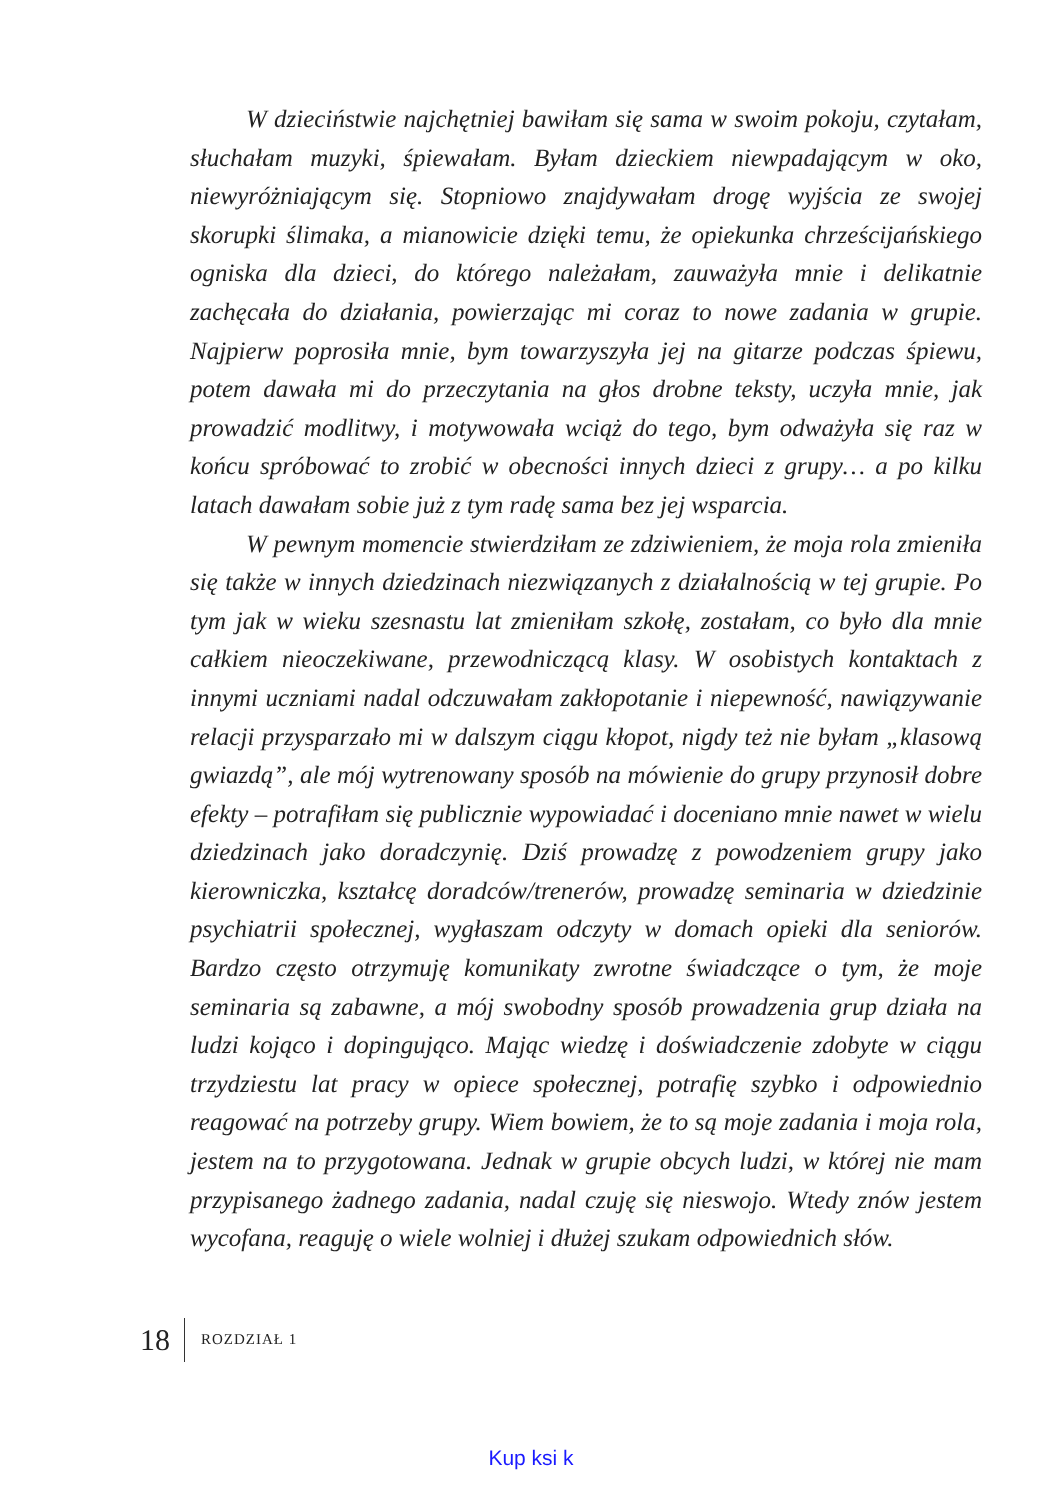W dzieciństwie najchętniej bawiłam się sama w swoim pokoju, czytałam, słuchałam muzyki, śpiewałam. Byłam dzieckiem niewpadającym w oko, niewyróżniającym się. Stopniowo znajdywałam drogę wyjścia ze swojej skorupki ślimaka, a mianowicie dzięki temu, że opiekunka chrześcijańskiego ogniska dla dzieci, do którego należałam, zauważyła mnie i delikatnie zachęcała do działania, powierzając mi coraz to nowe zadania w grupie. Najpierw poprosiła mnie, bym towarzyszyła jej na gitarze podczas śpiewu, potem dawała mi do przeczytania na głos drobne teksty, uczyła mnie, jak prowadzić modlitwy, i motywowała wciąż do tego, bym odważyła się raz w końcu spróbować to zrobić w obecności innych dzieci z grupy… a po kilku latach dawałam sobie już z tym radę sama bez jej wsparcia.
W pewnym momencie stwierdziłam ze zdziwieniem, że moja rola zmieniła się także w innych dziedzinach niezwiązanych z działalnością w tej grupie. Po tym jak w wieku szesnastu lat zmieniłam szkołę, zostałam, co było dla mnie całkiem nieoczekiwane, przewodniczącą klasy. W osobistych kontaktach z innymi uczniami nadal odczuwałam zakłopotanie i niepewność, nawiązywanie relacji przysparzało mi w dalszym ciągu kłopot, nigdy też nie byłam „klasową gwiazdą”, ale mój wytrenowany sposób na mówienie do grupy przynosił dobre efekty – potrafiłam się publicznie wypowiadać i doceniano mnie nawet w wielu dziedzinach jako doradczynię. Dziś prowadzę z powodzeniem grupy jako kierowniczka, kształcę doradców/trenerów, prowadzę seminaria w dziedzinie psychiatrii społecznej, wygłaszam odczyty w domach opieki dla seniorów. Bardzo często otrzymuję komunikaty zwrotne świadczące o tym, że moje seminaria są zabawne, a mój swobodny sposób prowadzenia grup działa na ludzi kojąco i dopingująco. Mając wiedzę i doświadczenie zdobyte w ciągu trzydziestu lat pracy w opiece społecznej, potrafię szybko i odpowiednio reagować na potrzeby grupy. Wiem bowiem, że to są moje zadania i moja rola, jestem na to przygotowana. Jednak w grupie obcych ludzi, w której nie mam przypisanego żadnego zadania, nadal czuję się nieswojo. Wtedy znów jestem wycofana, reaguję o wiele wolniej i dłużej szukam odpowiednich słów.
18 ROZDZIAŁ 1
Kup ksi k